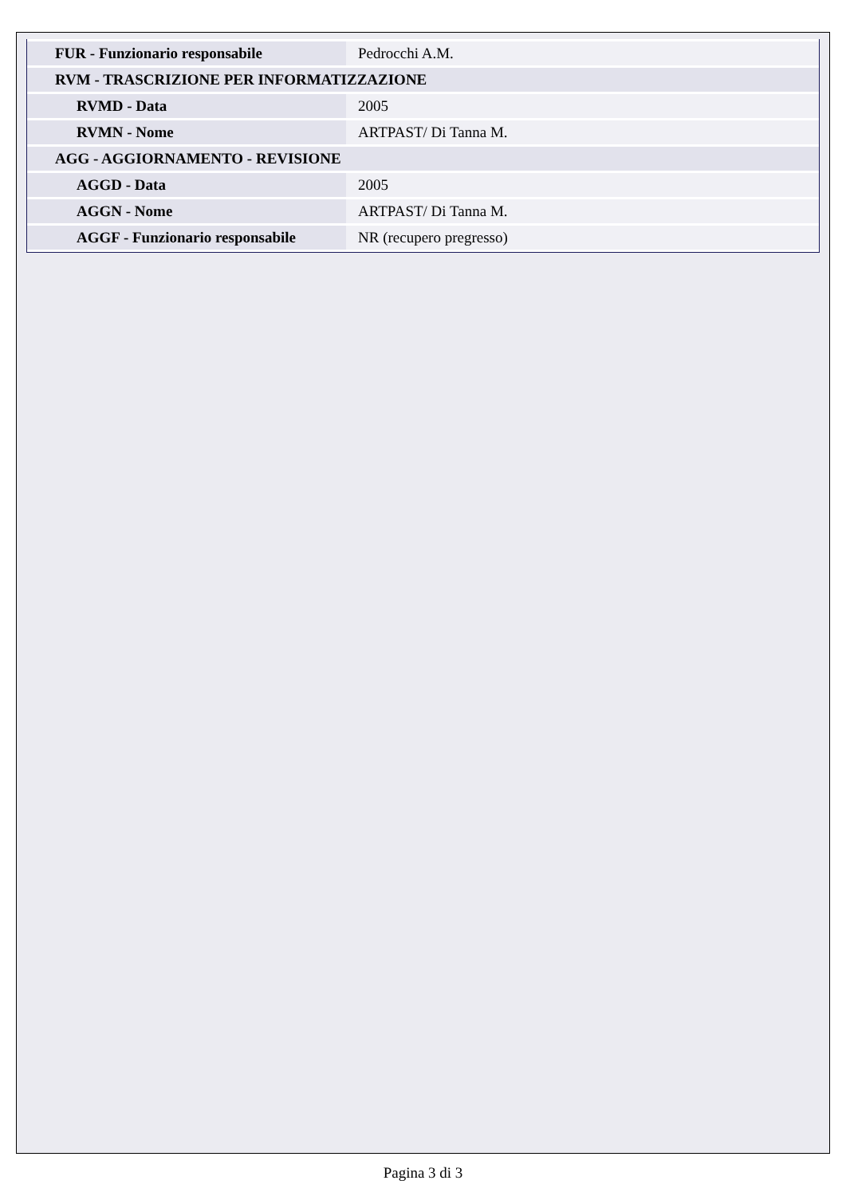| FUR - Funzionario responsabile | Pedrocchi A.M. |
| RVM - TRASCRIZIONE PER INFORMATIZZAZIONE | |
| RVMD - Data | 2005 |
| RVMN - Nome | ARTPAST/ Di Tanna M. |
| AGG - AGGIORNAMENTO - REVISIONE | |
| AGGD - Data | 2005 |
| AGGN - Nome | ARTPAST/ Di Tanna M. |
| AGGF - Funzionario responsabile | NR (recupero pregresso) |
Pagina 3 di 3